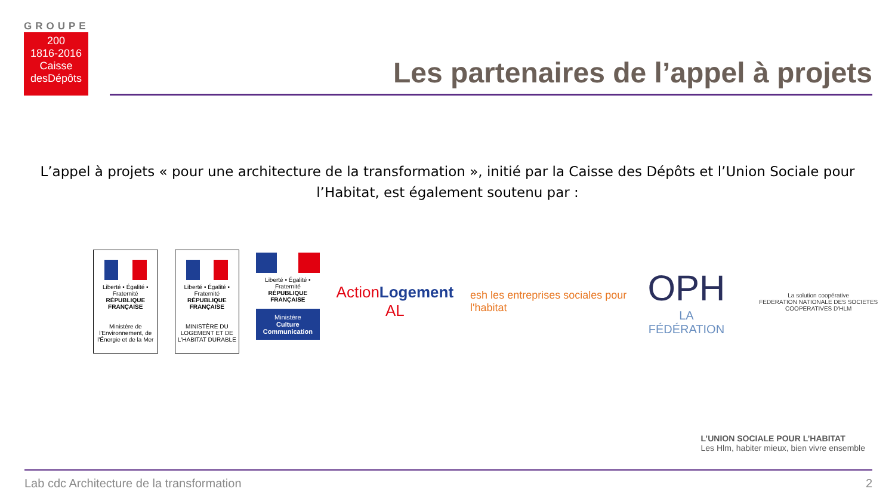GROUPE
200
1816-2016
Caisse desDépôts
Les partenaires de l’appel à projets
L’appel à projets « pour une architecture de la transformation », initié par la Caisse des Dépôts et l’Union Sociale pour l’Habitat, est également soutenu par :
Liberté • Égalité • Fraternité
RÉPUBLIQUE FRANÇAISE
Ministère de l'Environnement, de l'Énergie et de la Mer
Liberté • Égalité • Fraternité
RÉPUBLIQUE FRANÇAISE
MINISTÈRE DU LOGEMENT ET DE L'HABITAT DURABLE
Liberté • Égalité • Fraternité
RÉPUBLIQUE FRANÇAISE
Ministère
Culture Communication
ActionLogement AL
esh les entreprises sociales pour l'habitat
OPH
LA FÉDÉRATION
La solution coopérative
FEDERATION NATIONALE DES SOCIETES COOPERATIVES D'HLM
L’UNION SOCIALE POUR L’HABITAT
Les Hlm, habiter mieux, bien vivre ensemble
Lab cdc Architecture de la transformation 2